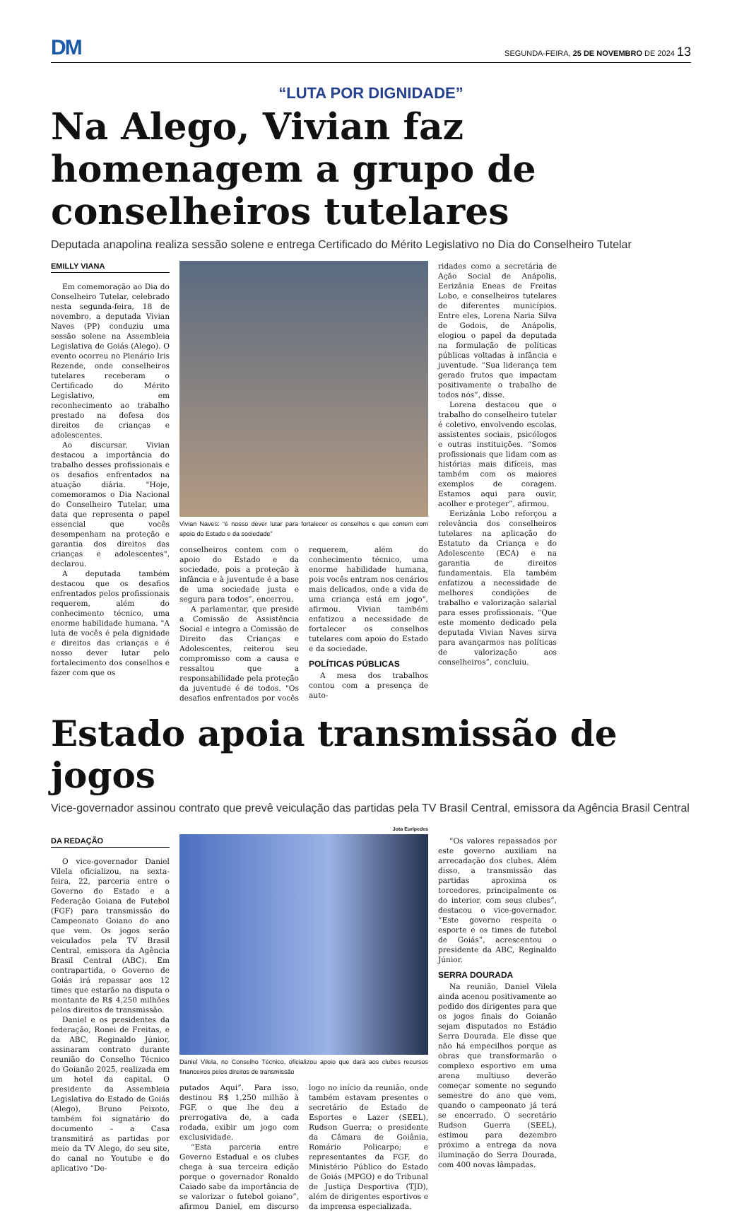DM
SEGUNDA-FEIRA, 25 DE NOVEMBRO DE 2024 13
“LUTA POR DIGNIDADE”
Na Alego, Vivian faz homenagem a grupo de conselheiros tutelares
Deputada anapolina realiza sessão solene e entrega Certificado do Mérito Legislativo no Dia do Conselheiro Tutelar
EMILLY VIANA
Em comemoração ao Dia do Conselheiro Tutelar, celebrado nesta segunda-feira, 18 de novembro, a deputada Vivian Naves (PP) conduziu uma sessão solene na Assembleia Legislativa de Goiás (Alego). O evento ocorreu no Plenário Iris Rezende, onde conselheiros tutelares receberam o Certificado do Mérito Legislativo, em reconhecimento ao trabalho prestado na defesa dos direitos de crianças e adolescentes.
Ao discursar, Vivian destacou a importância do trabalho desses profissionais e os desafios enfrentados na atuação diária. "Hoje, comemoramos o Dia Nacional do Conselheiro Tutelar, uma data que representa o papel essencial que vocês desempenham na proteção e garantia dos direitos das crianças e adolescentes", declarou.
A deputada também destacou que os desafios enfrentados pelos profissionais requerem, além do conhecimento técnico, uma enorme habilidade humana. "A luta de vocês é pela dignidade e direitos das crianças e é nosso dever lutar pelo fortalecimento dos conselhos e fazer com que os
Vivian Naves: “é nosso dever lutar para fortalecer os conselhos e que contem com apoio do Estado e da sociedade”
conselheiros contem com o apoio do Estado e da sociedade, pois a proteção à infância e à juventude é a base de uma sociedade justa e segura para todos”, encerrou.
A parlamentar, que preside a Comissão de Assistência Social e integra a Comissão de Direito das Crianças e Adolescentes, reiterou seu compromisso com a causa e ressaltou que a responsabilidade pela proteção da juventude é de todos. "Os desafios enfrentados por vocês requerem, além do conhecimento técnico, uma enorme habilidade humana, pois vocês entram nos cenários mais delicados, onde a vida de uma criança está em jogo", afirmou. Vivian também enfatizou a necessidade de fortalecer os conselhos tutelares com apoio do Estado e da sociedade.
POLÍTICAS PÚBLICAS
A mesa dos trabalhos contou com a presença de auto-
ridades como a secretária de Ação Social de Anápolis, Eerizânia Eneas de Freitas Lobo, e conselheiros tutelares de diferentes municípios. Entre eles, Lorena Naria Silva de Godois, de Anápolis, elogiou o papel da deputada na formulação de políticas públicas voltadas à infância e juventude. “Sua liderança tem gerado frutos que impactam positivamente o trabalho de todos nós”, disse.
Lorena destacou que o trabalho do conselheiro tutelar é coletivo, envolvendo escolas, assistentes sociais, psicólogos e outras instituições. “Somos profissionais que lidam com as histórias mais difíceis, mas também com os maiores exemplos de coragem. Estamos aqui para ouvir, acolher e proteger”, afirmou.
Eerizânia Lobo reforçou a relevância dos conselheiros tutelares na aplicação do Estatuto da Criança e do Adolescente (ECA) e na garantia de direitos fundamentais. Ela também enfatizou a necessidade de melhores condições de trabalho e valorização salarial para esses profissionais. “Que este momento dedicado pela deputada Vivian Naves sirva para avançarmos nas políticas de valorização aos conselheiros”, concluiu.
Estado apoia transmissão de jogos
Vice-governador assinou contrato que prevê veiculação das partidas pela TV Brasil Central, emissora da Agência Brasil Central
DA REDAÇÃO
O vice-governador Daniel Vilela oficializou, na sexta-feira, 22, parceria entre o Governo do Estado e a Federação Goiana de Futebol (FGF) para transmissão do Campeonato Goiano do ano que vem. Os jogos serão veiculados pela TV Brasil Central, emissora da Agência Brasil Central (ABC). Em contrapartida, o Governo de Goiás irá repassar aos 12 times que estarão na disputa o montante de R$ 4,250 milhões pelos direitos de transmissão.
Daniel e os presidentes da federação, Ronei de Freitas, e da ABC, Reginaldo Júnior, assinaram contrato durante reunião do Conselho Técnico do Goianão 2025, realizada em um hotel da capital. O presidente da Assembleia Legislativa do Estado de Goiás (Alego), Bruno Peixoto, também foi signatário do documento – a Casa transmitirá as partidas por meio da TV Alego, do seu site, do canal no Youtube e do aplicativo “De-
Jota Eurípedes
Daniel Vilela, no Conselho Técnico, oficializou apoio que dará aos clubes recursos financeiros pelos direitos de transmissão
putados Aqui”. Para isso, destinou R$ 1,250 milhão à FGF, o que lhe deu a prerrogativa de, a cada rodada, exibir um jogo com exclusividade.
“Esta parceria entre Governo Estadual e os clubes chega à sua terceira edição porque o governador Ronaldo Caiado sabe da importância de se valorizar o futebol goiano”, afirmou Daniel, em discurso logo no início da reunião, onde também estavam presentes o secretário de Estado de Esportes e Lazer (SEEL), Rudson Guerra; o presidente da Câmara de Goiânia, Romário Policarpo; e representantes da FGF, do Ministério Público do Estado de Goiás (MPGO) e do Tribunal de Justiça Desportiva (TJD), além de dirigentes esportivos e da imprensa especializada.
“Os valores repassados por este governo auxiliam na arrecadação dos clubes. Além disso, a transmissão das partidas aproxima os torcedores, principalmente os do interior, com seus clubes”, destacou o vice-governador. “Este governo respeita o esporte e os times de futebol de Goiás”, acrescentou o presidente da ABC, Reginaldo Júnior.
SERRA DOURADA
Na reunião, Daniel Vilela ainda acenou positivamente ao pedido dos dirigentes para que os jogos finais do Goianão sejam disputados no Estádio Serra Dourada. Ele disse que não há empecilhos porque as obras que transformarão o complexo esportivo em uma arena multiuso deverão começar somente no segundo semestre do ano que vem, quando o campeonato já terá se encerrado. O secretário Rudson Guerra (SEEL), estimou para dezembro próximo a entrega da nova iluminação do Serra Dourada, com 400 novas lâmpadas.